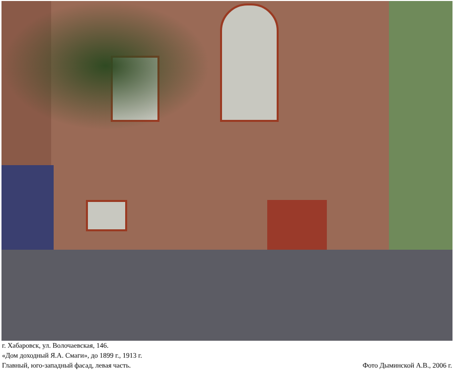г. Хабаровск, ул. Волочаевская, 146.
«Дом доходный Я.А. Смаги», до 1899 г., 1913 г.
Главный, юго-западный фасад, левая часть.
Фото Дыминской А.В., 2006 г.